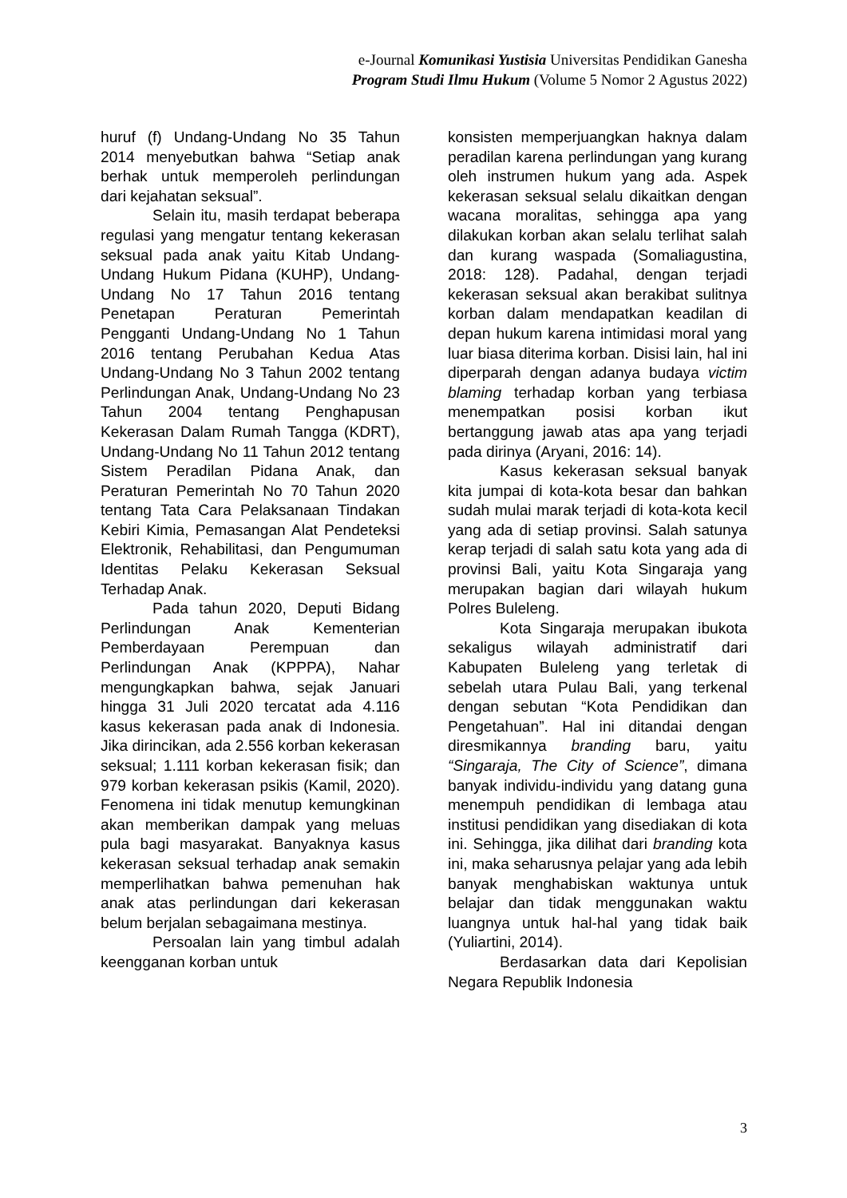e-Journal Komunikasi Yustisia Universitas Pendidikan Ganesha
Program Studi Ilmu Hukum (Volume 5 Nomor 2 Agustus 2022)
huruf (f) Undang-Undang No 35 Tahun 2014 menyebutkan bahwa “Setiap anak berhak untuk memperoleh perlindungan dari kejahatan seksual”.
Selain itu, masih terdapat beberapa regulasi yang mengatur tentang kekerasan seksual pada anak yaitu Kitab Undang-Undang Hukum Pidana (KUHP), Undang-Undang No 17 Tahun 2016 tentang Penetapan Peraturan Pemerintah Pengganti Undang-Undang No 1 Tahun 2016 tentang Perubahan Kedua Atas Undang-Undang No 3 Tahun 2002 tentang Perlindungan Anak, Undang-Undang No 23 Tahun 2004 tentang Penghapusan Kekerasan Dalam Rumah Tangga (KDRT), Undang-Undang No 11 Tahun 2012 tentang Sistem Peradilan Pidana Anak, dan Peraturan Pemerintah No 70 Tahun 2020 tentang Tata Cara Pelaksanaan Tindakan Kebiri Kimia, Pemasangan Alat Pendeteksi Elektronik, Rehabilitasi, dan Pengumuman Identitas Pelaku Kekerasan Seksual Terhadap Anak.
Pada tahun 2020, Deputi Bidang Perlindungan Anak Kementerian Pemberdayaan Perempuan dan Perlindungan Anak (KPPPA), Nahar mengungkapkan bahwa, sejak Januari hingga 31 Juli 2020 tercatat ada 4.116 kasus kekerasan pada anak di Indonesia. Jika dirincikan, ada 2.556 korban kekerasan seksual; 1.111 korban kekerasan fisik; dan 979 korban kekerasan psikis (Kamil, 2020). Fenomena ini tidak menutup kemungkinan akan memberikan dampak yang meluas pula bagi masyarakat. Banyaknya kasus kekerasan seksual terhadap anak semakin memperlihatkan bahwa pemenuhan hak anak atas perlindungan dari kekerasan belum berjalan sebagaimana mestinya.
Persoalan lain yang timbul adalah keengganan korban untuk
konsisten memperjuangkan haknya dalam peradilan karena perlindungan yang kurang oleh instrumen hukum yang ada. Aspek kekerasan seksual selalu dikaitkan dengan wacana moralitas, sehingga apa yang dilakukan korban akan selalu terlihat salah dan kurang waspada (Somaliagustina, 2018: 128). Padahal, dengan terjadi kekerasan seksual akan berakibat sulitnya korban dalam mendapatkan keadilan di depan hukum karena intimidasi moral yang luar biasa diterima korban. Disisi lain, hal ini diperparah dengan adanya budaya victim blaming terhadap korban yang terbiasa menempatkan posisi korban ikut bertanggung jawab atas apa yang terjadi pada dirinya (Aryani, 2016: 14).
Kasus kekerasan seksual banyak kita jumpai di kota-kota besar dan bahkan sudah mulai marak terjadi di kota-kota kecil yang ada di setiap provinsi. Salah satunya kerap terjadi di salah satu kota yang ada di provinsi Bali, yaitu Kota Singaraja yang merupakan bagian dari wilayah hukum Polres Buleleng.
Kota Singaraja merupakan ibukota sekaligus wilayah administratif dari Kabupaten Buleleng yang terletak di sebelah utara Pulau Bali, yang terkenal dengan sebutan “Kota Pendidikan dan Pengetahuan”. Hal ini ditandai dengan diresmikannya branding baru, yaitu “Singaraja, The City of Science”, dimana banyak individu-individu yang datang guna menempuh pendidikan di lembaga atau institusi pendidikan yang disediakan di kota ini. Sehingga, jika dilihat dari branding kota ini, maka seharusnya pelajar yang ada lebih banyak menghabiskan waktunya untuk belajar dan tidak menggunakan waktu luangnya untuk hal-hal yang tidak baik (Yuliartini, 2014).
Berdasarkan data dari Kepolisian Negara Republik Indonesia
3